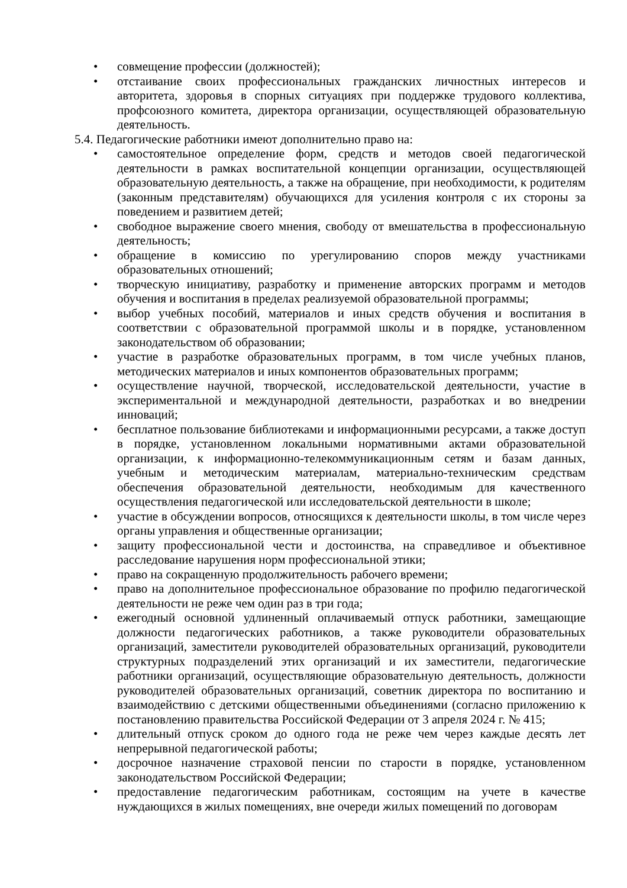• совмещение профессии (должностей);
• отстаивание своих профессиональных гражданских личностных интересов и авторитета, здоровья в спорных ситуациях при поддержке трудового коллектива, профсоюзного комитета, директора организации, осуществляющей образовательную деятельность.
5.4. Педагогические работники имеют дополнительно право на:
• самостоятельное определение форм, средств и методов своей педагогической деятельности в рамках воспитательной концепции организации, осуществляющей образовательную деятельность, а также на обращение, при необходимости, к родителям (законным представителям) обучающихся для усиления контроля с их стороны за поведением и развитием детей;
• свободное выражение своего мнения, свободу от вмешательства в профессиональную деятельность;
• обращение в комиссию по урегулированию споров между участниками образовательных отношений;
• творческую инициативу, разработку и применение авторских программ и методов обучения и воспитания в пределах реализуемой образовательной программы;
• выбор учебных пособий, материалов и иных средств обучения и воспитания в соответствии с образовательной программой школы и в порядке, установленном законодательством об образовании;
• участие в разработке образовательных программ, в том числе учебных планов, методических материалов и иных компонентов образовательных программ;
• осуществление научной, творческой, исследовательской деятельности, участие в экспериментальной и международной деятельности, разработках и во внедрении инноваций;
• бесплатное пользование библиотеками и информационными ресурсами, а также доступ в порядке, установленном локальными нормативными актами образовательной организации, к информационно-телекоммуникационным сетям и базам данных, учебным и методическим материалам, материально-техническим средствам обеспечения образовательной деятельности, необходимым для качественного осуществления педагогической или исследовательской деятельности в школе;
• участие в обсуждении вопросов, относящихся к деятельности школы, в том числе через органы управления и общественные организации;
• защиту профессиональной чести и достоинства, на справедливое и объективное расследование нарушения норм профессиональной этики;
• право на сокращенную продолжительность рабочего времени;
• право на дополнительное профессиональное образование по профилю педагогической деятельности не реже чем один раз в три года;
• ежегодный основной удлиненный оплачиваемый отпуск работники, замещающие должности педагогических работников, а также руководители образовательных организаций, заместители руководителей образовательных организаций, руководители структурных подразделений этих организаций и их заместители, педагогические работники организаций, осуществляющие образовательную деятельность, должности руководителей образовательных организаций, советник директора по воспитанию и взаимодействию с детскими общественными объединениями (согласно приложению к постановлению правительства Российской Федерации от 3 апреля 2024 г. № 415;
• длительный отпуск сроком до одного года не реже чем через каждые десять лет непрерывной педагогической работы;
• досрочное назначение страховой пенсии по старости в порядке, установленном законодательством Российской Федерации;
• предоставление педагогическим работникам, состоящим на учете в качестве нуждающихся в жилых помещениях, вне очереди жилых помещений по договорам